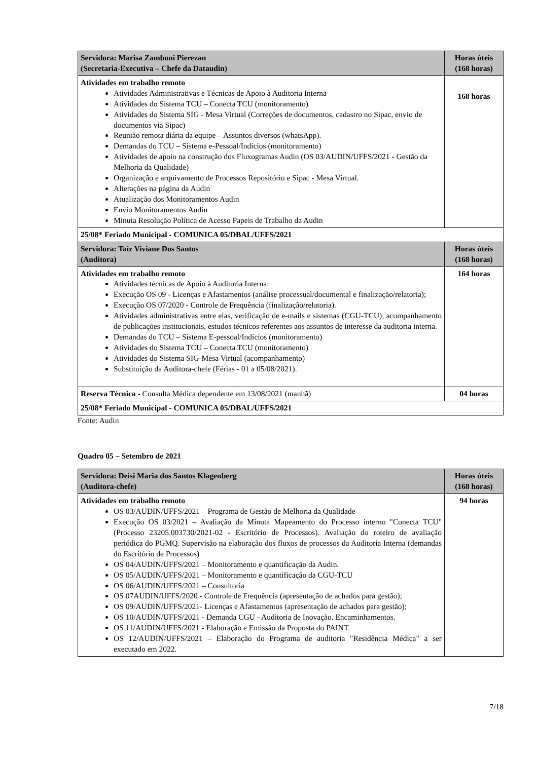| Servidora: Marisa Zamboni Pierezan (Secretaria-Executiva – Chefe da Dataudin) | Horas úteis (168 horas) |
| --- | --- |
| Atividades em trabalho remoto Atividades Administrativas e Técnicas de Apoio à Auditoria Interna Atividades do Sistema TCU – Conecta TCU (monitoramento) Atividades do Sistema SIG - Mesa Virtual (Correções de documentos, cadastro no Sipac, envio de documentos via Sipac) Reunião remota diária da equipe – Assuntos diversos (whatsApp). Demandas do TCU – Sistema e-Pessoal/Indícios (monitoramento) Atividades de apoio na construção dos Fluxogramas Audin (OS 03/AUDIN/UFFS/2021 - Gestão da Melhoria da Qualidade) Organização e arquivamento de Processos Repositório e Sipac - Mesa Virtual. Alterações na página da Audin Atualização dos Monitoramentos Audin Envio Monitoramentos Audin Minuta Resolução Política de Acesso Papeis de Trabalho da Audin | 168 horas |
| 25/08* Feriado Municipal - COMUNICA 05/DBAL/UFFS/2021 | |
| Servidora: Taíz Viviane Dos Santos (Auditora) | Horas úteis (168 horas) |
| Atividades em trabalho remoto Atividades técnicas de Apoio à Auditoria Interna. Execução OS 09 - Licenças e Afastamentos (análise processual/documental e finalização/relatoria); Execução OS 07/2020 - Controle de Frequência (finalização/relatoria). Atividades administrativas entre elas, verificação de e-mails e sistemas (CGU-TCU), acompanhamento de publicações institucionais, estudos técnicos referentes aos assuntos de interesse da auditoria interna. Demandas do TCU – Sistema E-pessoal/Indícios (monitoramento) Atividades do Sistema TCU – Conecta TCU (monitoramento) Atividades do Sistema SIG-Mesa Virtual (acompanhamento) Substituição da Auditora-chefe (Férias - 01 a 05/08/2021). | 164 horas |
| Reserva Técnica - Consulta Médica dependente em 13/08/2021 (manhã) | 04 horas |
| 25/08* Feriado Municipal - COMUNICA 05/DBAL/UFFS/2021 | |
Fonte: Audin
Quadro 05 – Setembro de 2021
| Servidora: Deisi Maria dos Santos Klagenberg (Auditora-chefe) | Horas úteis (168 horas) |
| --- | --- |
| Atividades em trabalho remoto OS 03/AUDIN/UFFS/2021 – Programa de Gestão de Melhoria da Qualidade Execução OS 03/2021 – Avaliação da Minuta Mapeamento do Processo interno "Conecta TCU" (Processo 23205.003730/2021-02 - Escritório de Processos). Avaliação do roteiro de avaliação periódica do PGMQ. Supervisão na elaboração dos fluxos de processos da Auditoria Interna (demandas do Escritório de Processos) OS 04/AUDIN/UFFS/2021 – Monitoramento e quantificação da Audin. OS 05/AUDIN/UFFS/2021 – Monitoramento e quantificação da CGU-TCU OS 06/AUDIN/UFFS/2021 – Consultoria OS 07AUDIN/UFFS/2020 - Controle de Frequência (apresentação de achados para gestão); OS 09/AUDIN/UFFS/2021- Licenças e Afastamentos (apresentação de achados para gestão); OS 10/AUDIN/UFFS/2021 - Demanda CGU - Auditoria de Inovação. Encaminhamentos. OS 11/AUDIN/UFFS/2021 - Elaboração e Emissão da Proposta do PAINT. OS 12/AUDIN/UFFS/2021 – Elaboração do Programa de auditoria "Residência Médica" a ser executado em 2022. | 94 horas |
7/18